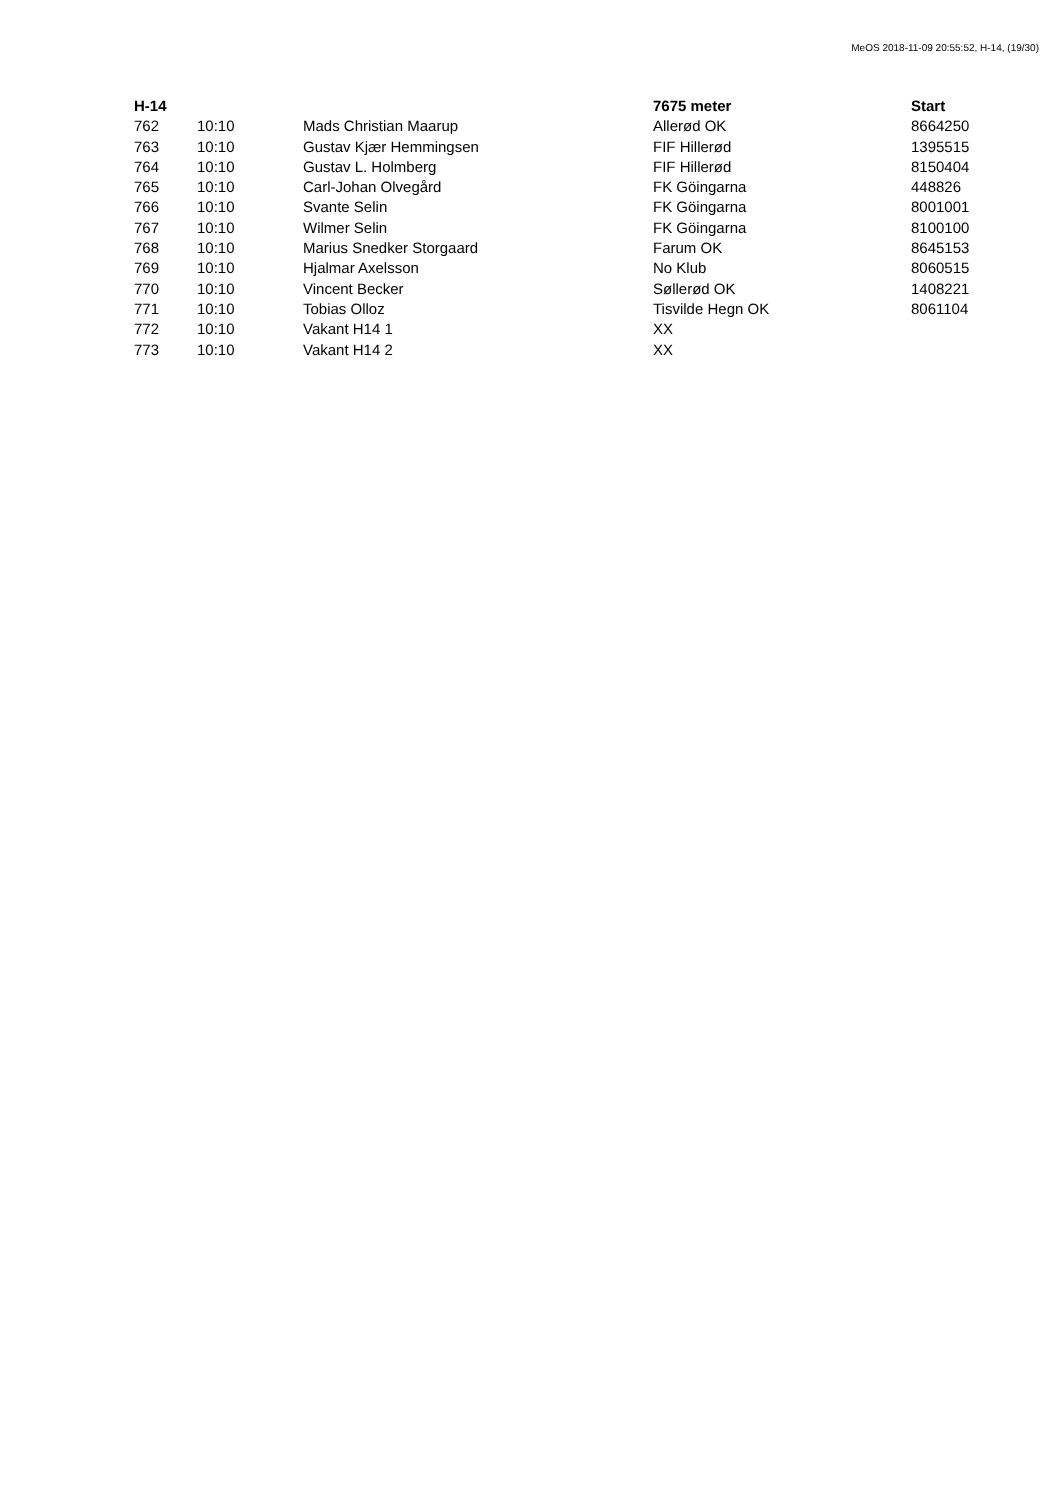MeOS 2018-11-09 20:55:52, H-14, (19/30)
| H-14 | | | 7675 meter | Start |
| --- | --- | --- | --- | --- |
| 762 | 10:10 | Mads Christian Maarup | Allerød OK | 8664250 |
| 763 | 10:10 | Gustav Kjær Hemmingsen | FIF Hillerød | 1395515 |
| 764 | 10:10 | Gustav L. Holmberg | FIF Hillerød | 8150404 |
| 765 | 10:10 | Carl-Johan Olvegård | FK Göingarna | 448826 |
| 766 | 10:10 | Svante Selin | FK Göingarna | 8001001 |
| 767 | 10:10 | Wilmer Selin | FK Göingarna | 8100100 |
| 768 | 10:10 | Marius Snedker Storgaard | Farum OK | 8645153 |
| 769 | 10:10 | Hjalmar Axelsson | No Klub | 8060515 |
| 770 | 10:10 | Vincent Becker | Søllerød OK | 1408221 |
| 771 | 10:10 | Tobias Olloz | Tisvilde Hegn OK | 8061104 |
| 772 | 10:10 | Vakant H14 1 | XX | |
| 773 | 10:10 | Vakant H14 2 | XX | |